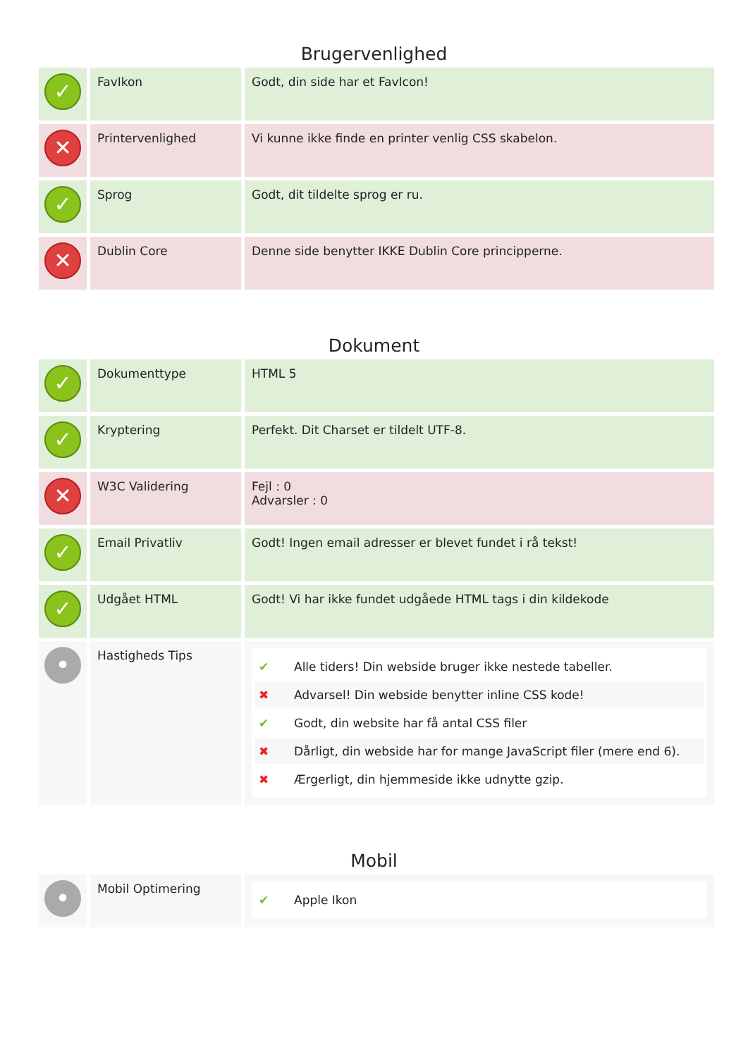Brugervenlighed
| ✓ | FavIkon | Godt, din side har et FavIcon! |
| ✕ | Printervenlighed | Vi kunne ikke finde en printer venlig CSS skabelon. |
| ✓ | Sprog | Godt, dit tildelte sprog er ru. |
| ✕ | Dublin Core | Denne side benytter IKKE Dublin Core principperne. |
Dokument
| ✓ | Dokumenttype | HTML 5 |
| ✓ | Kryptering | Perfekt. Dit Charset er tildelt UTF-8. |
| ✕ | W3C Validering | Fejl : 0 Advarsler : 0 |
| ✓ | Email Privatliv | Godt! Ingen email adresser er blevet fundet i rå tekst! |
| ✓ | Udgået HTML | Godt! Vi har ikke fundet udgåede HTML tags i din kildekode |
| • | Hastigheds Tips | ✔ Alle tiders! Din webside bruger ikke nestede tabeller. ✖ Advarsel! Din webside benytter inline CSS kode! ✔ Godt, din website har få antal CSS filer ✖ Dårligt, din webside har for mange JavaScript filer (mere end 6). ✖ Ærgerligt, din hjemmeside ikke udnytte gzip. |
Mobil
| • | Mobil Optimering | ✔ Apple Ikon |